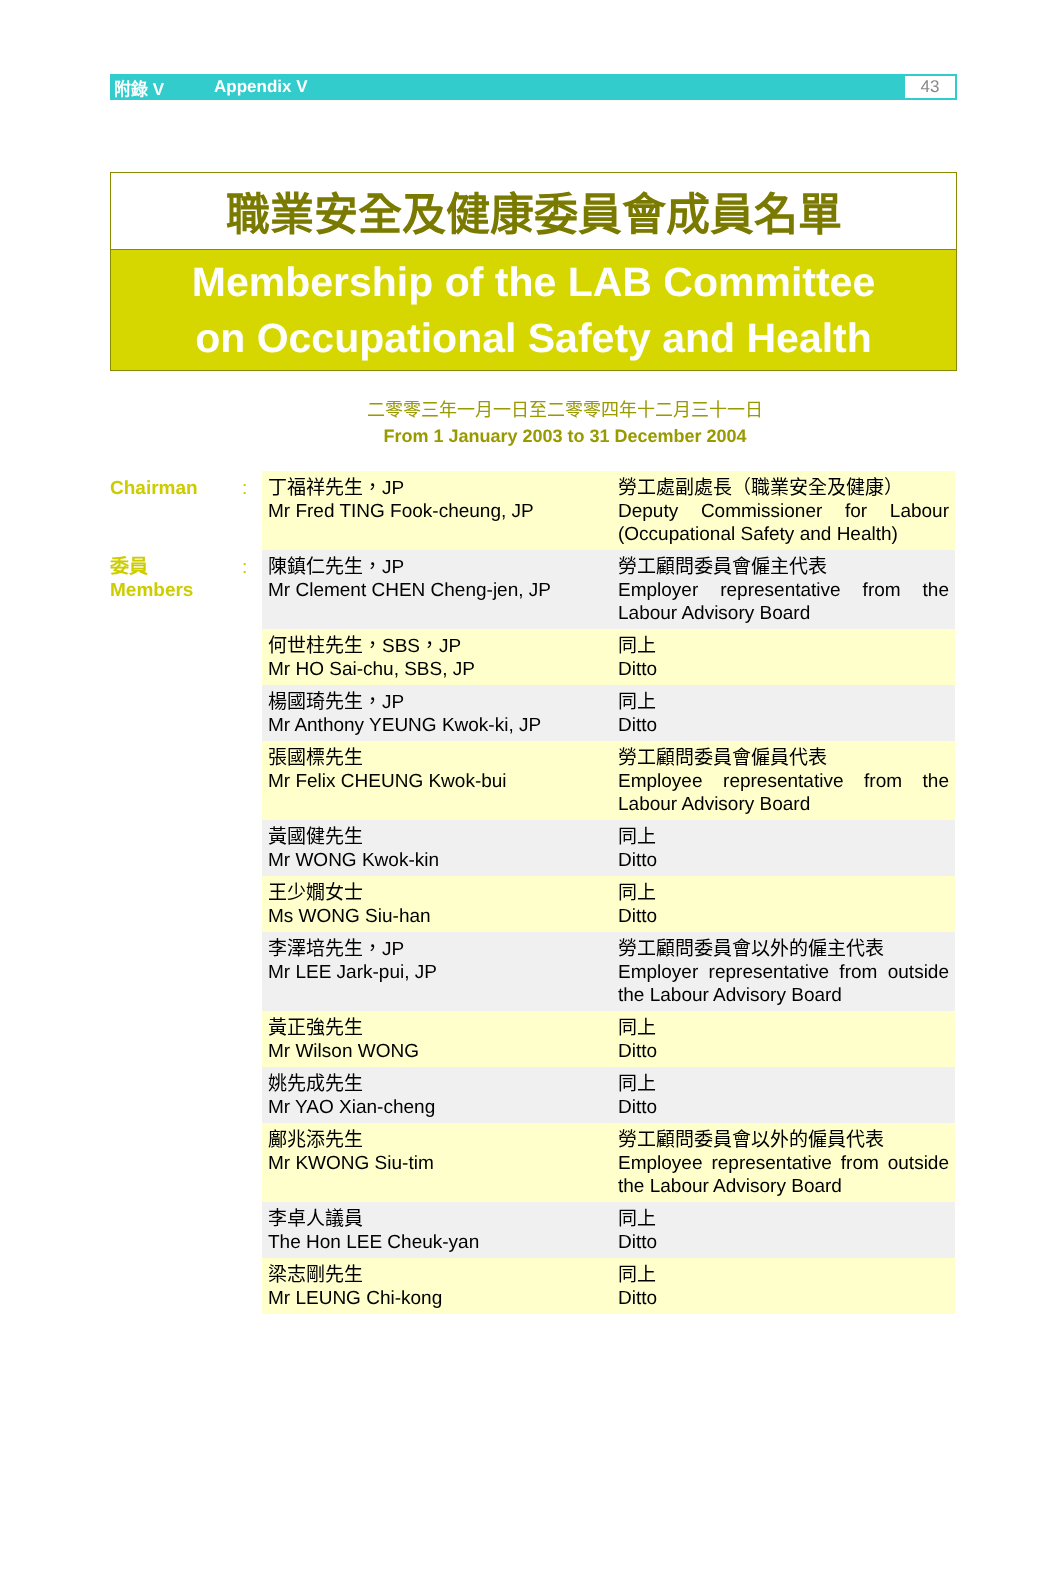附錄 V Appendix V 43
職業安全及健康委員會成員名單
Membership of the LAB Committee
on Occupational Safety and Health
二零零三年一月一日至二零零四年十二月三十一日
From 1 January 2003 to 31 December 2004
| Chairman | : | 丁福祥先生，JP Mr Fred TING Fook-cheung, JP | 勞工處副處長（職業安全及健康） Deputy Commissioner for Labour (Occupational Safety and Health) |
| 委員 Members | : | 陳鎮仁先生，JP Mr Clement CHEN Cheng-jen, JP | 勞工顧問委員會僱主代表 Employer representative from the Labour Advisory Board |
| | | 何世柱先生，SBS，JP Mr HO Sai-chu, SBS, JP | 同上 Ditto |
| | | 楊國琦先生，JP Mr Anthony YEUNG Kwok-ki, JP | 同上 Ditto |
| | | 張國標先生 Mr Felix CHEUNG Kwok-bui | 勞工顧問委員會僱員代表 Employee representative from the Labour Advisory Board |
| | | 黃國健先生 Mr WONG Kwok-kin | 同上 Ditto |
| | | 王少嫺女士 Ms WONG Siu-han | 同上 Ditto |
| | | 李澤培先生，JP Mr LEE Jark-pui, JP | 勞工顧問委員會以外的僱主代表 Employer representative from outside the Labour Advisory Board |
| | | 黃正強先生 Mr Wilson WONG | 同上 Ditto |
| | | 姚先成先生 Mr YAO Xian-cheng | 同上 Ditto |
| | | 鄺兆添先生 Mr KWONG Siu-tim | 勞工顧問委員會以外的僱員代表 Employee representative from outside the Labour Advisory Board |
| | | 李卓人議員 The Hon LEE Cheuk-yan | 同上 Ditto |
| | | 梁志剛先生 Mr LEUNG Chi-kong | 同上 Ditto |